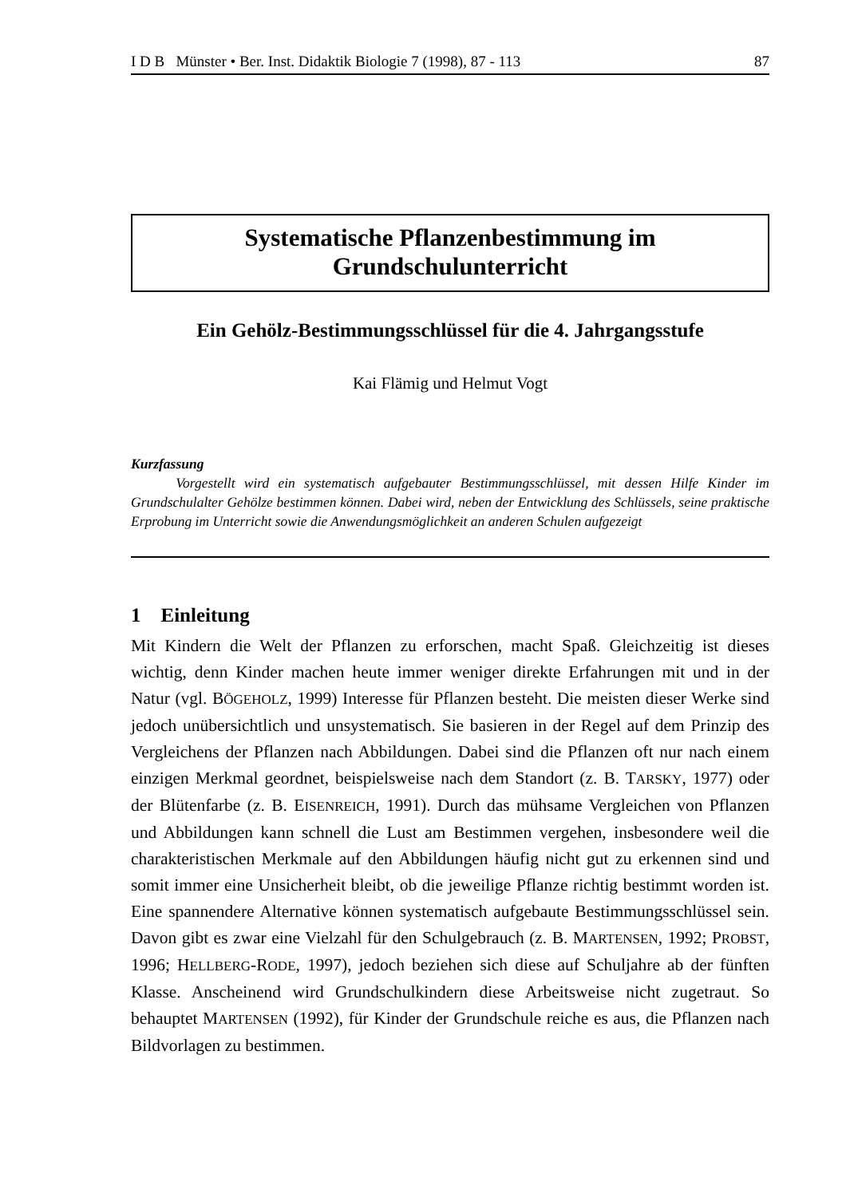I D B Münster • Ber. Inst. Didaktik Biologie 7 (1998), 87 - 113 87
Systematische Pflanzenbestimmung im
Grundschulunterricht
Ein Gehölz-Bestimmungsschlüssel für die 4. Jahrgangsstufe
Kai Flämig und Helmut Vogt
Kurzfassung
Vorgestellt wird ein systematisch aufgebauter Bestimmungsschlüssel, mit dessen Hilfe Kinder im Grundschulalter Gehölze bestimmen können. Dabei wird, neben der Entwicklung des Schlüssels, seine praktische Erprobung im Unterricht sowie die Anwendungsmöglichkeit an anderen Schulen aufgezeigt
1 Einleitung
Mit Kindern die Welt der Pflanzen zu erforschen, macht Spaß. Gleichzeitig ist dieses wichtig, denn Kinder machen heute immer weniger direkte Erfahrungen mit und in der Natur (vgl. BÖGEHOLZ, 1999) Interesse für Pflanzen besteht. Die meisten dieser Werke sind jedoch unübersichtlich und unsystematisch. Sie basieren in der Regel auf dem Prinzip des Vergleichens der Pflanzen nach Abbildungen. Dabei sind die Pflanzen oft nur nach einem einzigen Merkmal geordnet, beispielsweise nach dem Standort (z. B. TARSKY, 1977) oder der Blütenfarbe (z. B. EISENREICH, 1991). Durch das mühsame Vergleichen von Pflanzen und Abbildungen kann schnell die Lust am Bestimmen vergehen, insbesondere weil die charakteristischen Merkmale auf den Abbildungen häufig nicht gut zu erkennen sind und somit immer eine Unsicherheit bleibt, ob die jeweilige Pflanze richtig bestimmt worden ist. Eine spannendere Alternative können systematisch aufgebaute Bestimmungsschlüssel sein. Davon gibt es zwar eine Vielzahl für den Schulgebrauch (z. B. MARTENSEN, 1992; PROBST, 1996; HELLBERG-RODE, 1997), jedoch beziehen sich diese auf Schuljahre ab der fünften Klasse. Anscheinend wird Grundschulkindern diese Arbeitsweise nicht zugetraut. So behauptet MARTENSEN (1992), für Kinder der Grundschule reiche es aus, die Pflanzen nach Bildvorlagen zu bestimmen.